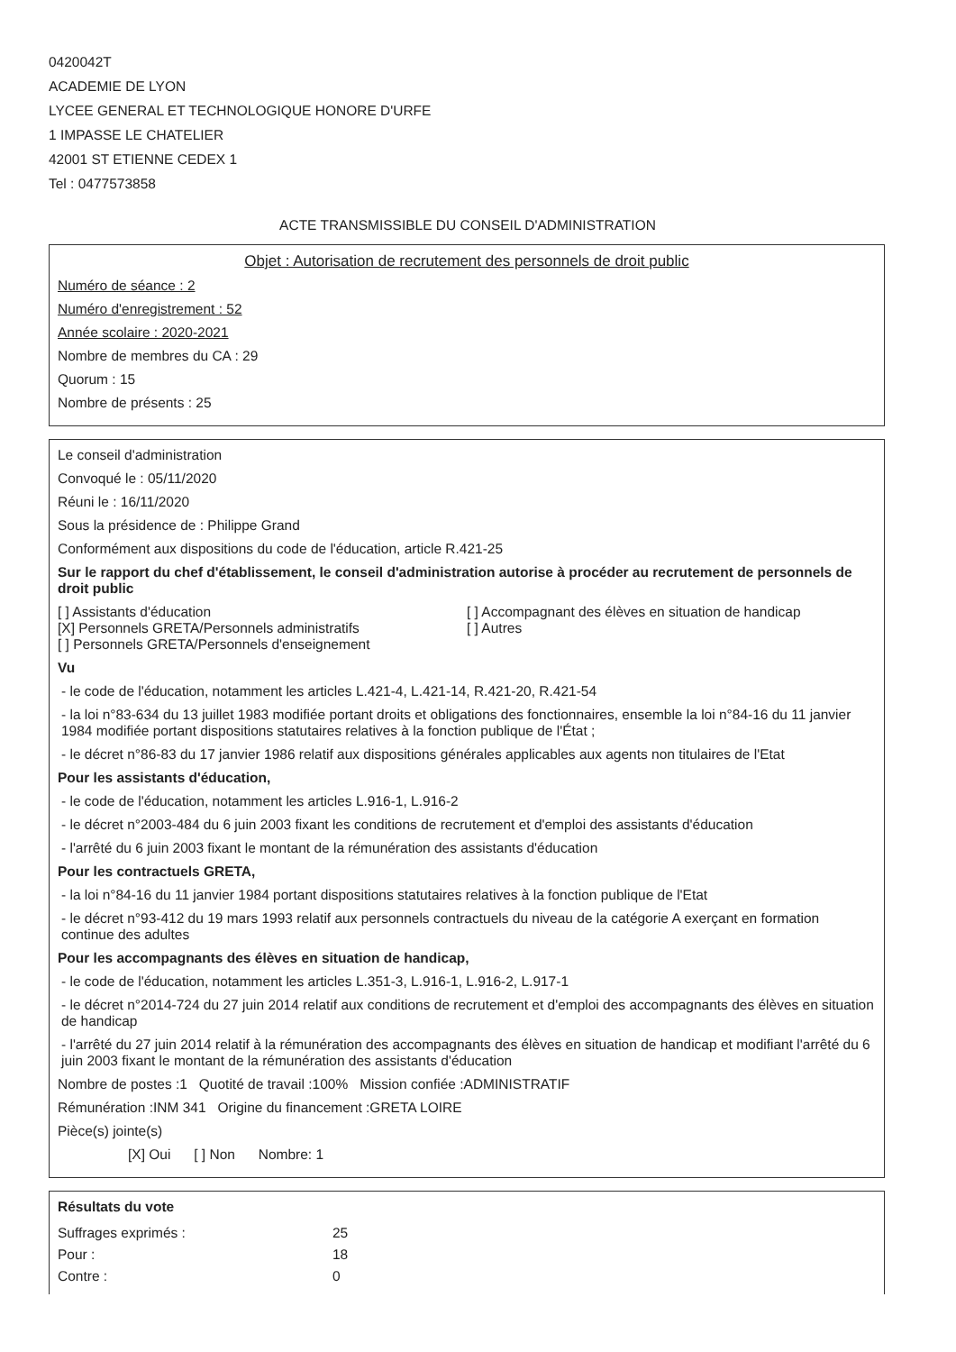0420042T
ACADEMIE DE LYON
LYCEE GENERAL ET TECHNOLOGIQUE HONORE D'URFE
1 IMPASSE LE CHATELIER
42001 ST ETIENNE CEDEX 1
Tel : 0477573858
ACTE TRANSMISSIBLE DU CONSEIL D'ADMINISTRATION
Objet : Autorisation de recrutement des personnels de droit public
Numéro de séance : 2
Numéro d'enregistrement : 52
Année scolaire : 2020-2021
Nombre de membres du CA : 29
Quorum : 15
Nombre de présents : 25
Le conseil d'administration
Convoqué le : 05/11/2020
Réuni le : 16/11/2020
Sous la présidence de : Philippe Grand
Conformément aux dispositions du code de l'éducation, article R.421-25
Sur le rapport du chef d'établissement, le conseil d'administration autorise à procéder au recrutement de personnels de droit public
[ ] Assistants d'éducation
[X] Personnels GRETA/Personnels administratifs
[ ] Personnels GRETA/Personnels d'enseignement
[ ] Accompagnant des élèves en situation de handicap
[ ] Autres
Vu
- le code de l'éducation, notamment les articles L.421-4, L.421-14, R.421-20, R.421-54
- la loi n°83-634 du 13 juillet 1983 modifiée portant droits et obligations des fonctionnaires, ensemble la loi n°84-16 du 11 janvier 1984 modifiée portant dispositions statutaires relatives à la fonction publique de l'État ;
- le décret n°86-83 du 17 janvier 1986 relatif aux dispositions générales applicables aux agents non titulaires de l'Etat
Pour les assistants d'éducation,
- le code de l'éducation, notamment les articles L.916-1, L.916-2
- le décret n°2003-484 du 6 juin 2003 fixant les conditions de recrutement et d'emploi des assistants d'éducation
- l'arrêté du 6 juin 2003 fixant le montant de la rémunération des assistants d'éducation
Pour les contractuels GRETA,
- la loi n°84-16 du 11 janvier 1984 portant dispositions statutaires relatives à la fonction publique de l'Etat
- le décret n°93-412 du 19 mars 1993 relatif aux personnels contractuels du niveau de la catégorie A exerçant en formation continue des adultes
Pour les accompagnants des élèves en situation de handicap,
- le code de l'éducation, notamment les articles L.351-3, L.916-1, L.916-2, L.917-1
- le décret n°2014-724 du 27 juin 2014 relatif aux conditions de recrutement et d'emploi des accompagnants des élèves en situation de handicap
- l'arrêté du 27 juin 2014 relatif à la rémunération des accompagnants des élèves en situation de handicap et modifiant l'arrêté du 6 juin 2003 fixant le montant de la rémunération des assistants d'éducation
Nombre de postes :1 Quotité de travail :100% Mission confiée :ADMINISTRATIF
Rémunération :INM 341 Origine du financement :GRETA LOIRE
Pièce(s) jointe(s)
[X] Oui [ ] Non Nombre: 1
Résultats du vote
| Suffrages exprimés : | 25 |
| Pour : | 18 |
| Contre : | 0 |